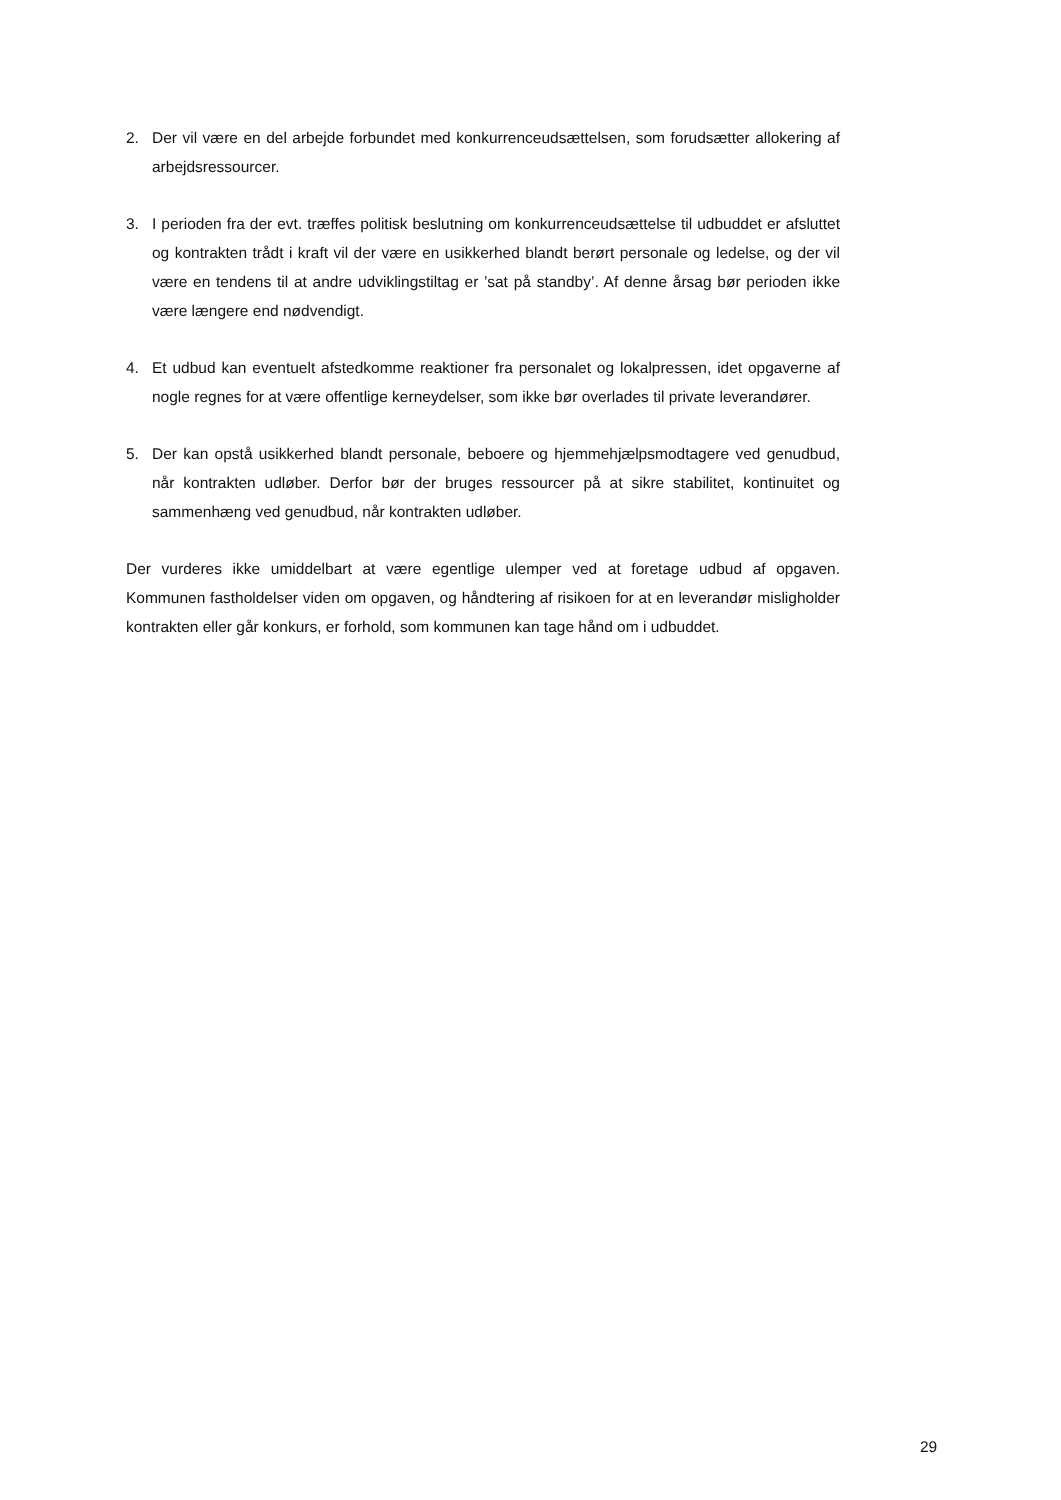2. Der vil være en del arbejde forbundet med konkurrenceudsættelsen, som forudsætter allokering af arbejdsressourcer.
3. I perioden fra der evt. træffes politisk beslutning om konkurrenceudsættelse til udbuddet er afsluttet og kontrakten trådt i kraft vil der være en usikkerhed blandt berørt personale og ledelse, og der vil være en tendens til at andre udviklingstiltag er ’sat på standby’. Af denne årsag bør perioden ikke være længere end nødvendigt.
4. Et udbud kan eventuelt afstedkomme reaktioner fra personalet og lokalpressen, idet opgaverne af nogle regnes for at være offentlige kerneydelser, som ikke bør overlades til private leverandører.
5. Der kan opstå usikkerhed blandt personale, beboere og hjemmehjælpsmodtagere ved genudbud, når kontrakten udløber. Derfor bør der bruges ressourcer på at sikre stabilitet, kontinuitet og sammenhæng ved genudbud, når kontrakten udløber.
Der vurderes ikke umiddelbart at være egentlige ulemper ved at foretage udbud af opgaven. Kommunen fastholdelser viden om opgaven, og håndtering af risikoen for at en leverandør misligholder kontrakten eller går konkurs, er forhold, som kommunen kan tage hånd om i udbuddet.
29